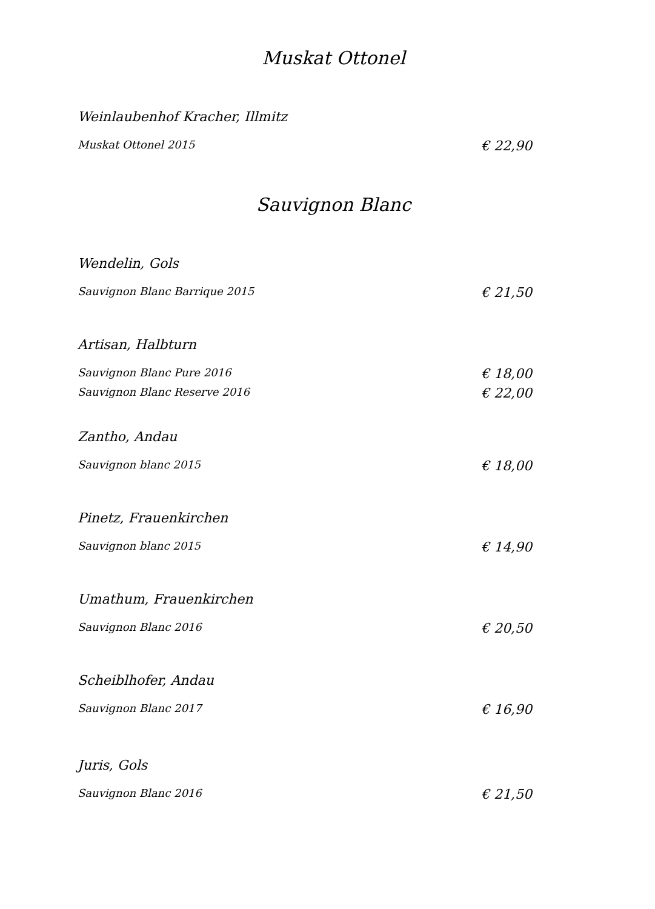Muskat Ottonel
Weinlaubenhof Kracher, Illmitz
Muskat Ottonel 2015 € 22,90
Sauvignon Blanc
Wendelin, Gols
Sauvignon Blanc Barrique 2015 € 21,50
Artisan, Halbturn
Sauvignon Blanc Pure 2016 € 18,00
Sauvignon Blanc Reserve 2016 € 22,00
Zantho, Andau
Sauvignon blanc 2015 € 18,00
Pinetz, Frauenkirchen
Sauvignon blanc 2015 € 14,90
Umathum, Frauenkirchen
Sauvignon Blanc 2016 € 20,50
Scheiblhofer, Andau
Sauvignon Blanc 2017 € 16,90
Juris, Gols
Sauvignon Blanc 2016 € 21,50